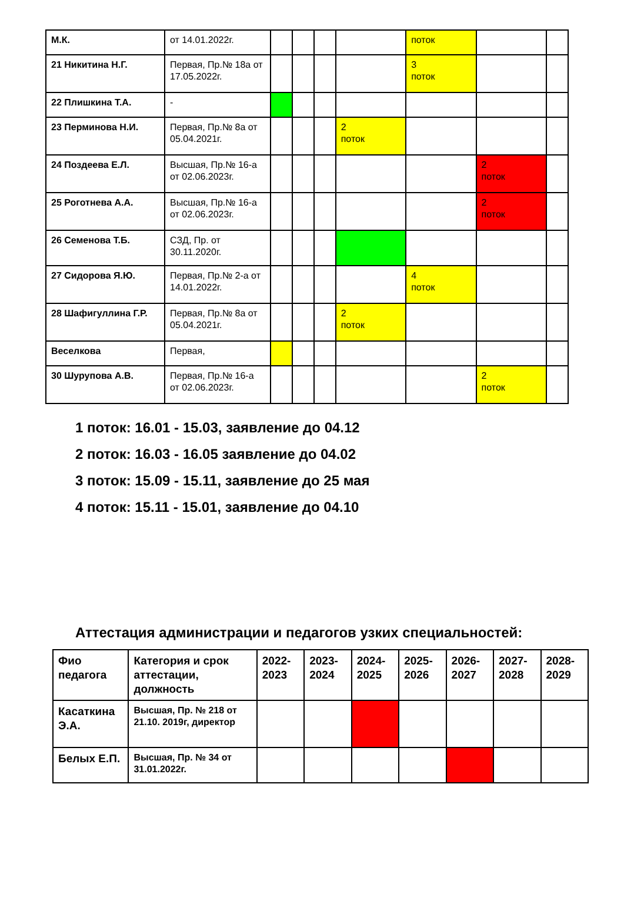| М.К. | от 14.01.2022г. | | | | | поток | | |
| 21 Никитина Н.Г. | Первая, Пр.№ 18а от 17.05.2022г. | | | | | 3 поток | | |
| 22 Плишкина Т.А. | - | | | | | | | |
| 23 Перминова Н.И. | Первая, Пр.№ 8а от 05.04.2021г. | | | | 2 поток | | | |
| 24 Поздеева Е.Л. | Высшая, Пр.№ 16-а от 02.06.2023г. | | | | | | 2 поток | |
| 25 Роготнева А.А. | Высшая, Пр.№ 16-а от 02.06.2023г. | | | | | | 2 поток | |
| 26 Семенова Т.Б. | СЗД, Пр. от 30.11.2020г. | | | | | | | |
| 27 Сидорова Я.Ю. | Первая, Пр.№ 2-а от 14.01.2022г. | | | | | 4 поток | | |
| 28 Шафигуллина Г.Р. | Первая, Пр.№ 8а от 05.04.2021г. | | | | 2 поток | | | |
| Веселкова | Первая, | | | | | | | |
| 30 Шурупова А.В. | Первая, Пр.№ 16-а от 02.06.2023г. | | | | | | 2 поток | |
1 поток: 16.01 - 15.03, заявление до 04.12
2 поток: 16.03 - 16.05 заявление до 04.02
3 поток: 15.09 - 15.11, заявление до 25 мая
4 поток: 15.11 - 15.01, заявление до 04.10
Аттестация администрации и педагогов узких специальностей:
| Фио педагога | Категория и срок аттестации, должность | 2022-2023 | 2023-2024 | 2024-2025 | 2025-2026 | 2026-2027 | 2027-2028 | 2028-2029 |
| --- | --- | --- | --- | --- | --- | --- | --- | --- |
| Касаткина Э.А. | Высшая, Пр. № 218 от 21.10. 2019г, директор | | | | | | | |
| Белых Е.П. | Высшая, Пр. № 34 от 31.01.2022г. | | | | | | | |